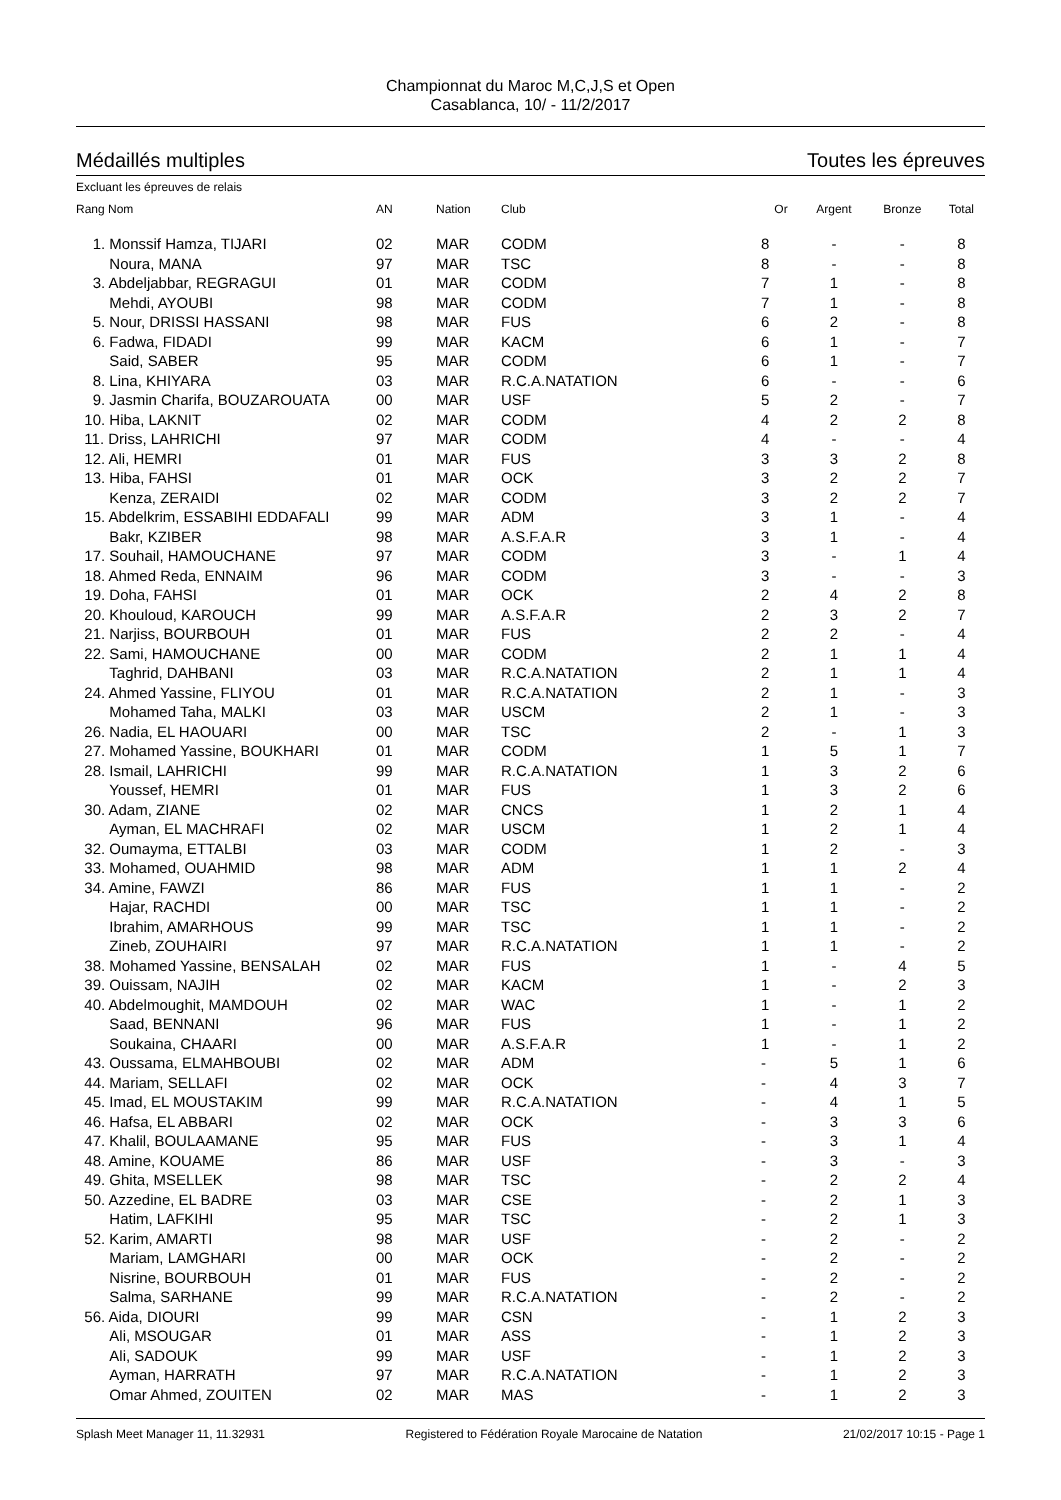Championnat du Maroc M,C,J,S et Open
Casablanca, 10/ - 11/2/2017
Médaillés multiples Toutes les épreuves
Excluant les épreuves de relais
| Rang Nom | AN | Nation | Club | Or | Argent | Bronze | Total |
| --- | --- | --- | --- | --- | --- | --- | --- |
| 1. Monssif Hamza, TIJARI | 02 | MAR | CODM | 8 | - | - | 8 |
| Noura, MANA | 97 | MAR | TSC | 8 | - | - | 8 |
| 3. Abdeljabbar, REGRAGUI | 01 | MAR | CODM | 7 | 1 | - | 8 |
| Mehdi, AYOUBI | 98 | MAR | CODM | 7 | 1 | - | 8 |
| 5. Nour, DRISSI HASSANI | 98 | MAR | FUS | 6 | 2 | - | 8 |
| 6. Fadwa, FIDADI | 99 | MAR | KACM | 6 | 1 | - | 7 |
| Said, SABER | 95 | MAR | CODM | 6 | 1 | - | 7 |
| 8. Lina, KHIYARA | 03 | MAR | R.C.A.NATATION | 6 | - | - | 6 |
| 9. Jasmin Charifa, BOUZAROUATA | 00 | MAR | USF | 5 | 2 | - | 7 |
| 10. Hiba, LAKNIT | 02 | MAR | CODM | 4 | 2 | 2 | 8 |
| 11. Driss, LAHRICHI | 97 | MAR | CODM | 4 | - | - | 4 |
| 12. Ali, HEMRI | 01 | MAR | FUS | 3 | 3 | 2 | 8 |
| 13. Hiba, FAHSI | 01 | MAR | OCK | 3 | 2 | 2 | 7 |
| Kenza, ZERAIDI | 02 | MAR | CODM | 3 | 2 | 2 | 7 |
| 15. Abdelkrim, ESSABIHI EDDAFALI | 99 | MAR | ADM | 3 | 1 | - | 4 |
| Bakr, KZIBER | 98 | MAR | A.S.F.A.R | 3 | 1 | - | 4 |
| 17. Souhail, HAMOUCHANE | 97 | MAR | CODM | 3 | - | 1 | 4 |
| 18. Ahmed Reda, ENNAIM | 96 | MAR | CODM | 3 | - | - | 3 |
| 19. Doha, FAHSI | 01 | MAR | OCK | 2 | 4 | 2 | 8 |
| 20. Khouloud, KAROUCH | 99 | MAR | A.S.F.A.R | 2 | 3 | 2 | 7 |
| 21. Narjiss, BOURBOUH | 01 | MAR | FUS | 2 | 2 | - | 4 |
| 22. Sami, HAMOUCHANE | 00 | MAR | CODM | 2 | 1 | 1 | 4 |
| Taghrid, DAHBANI | 03 | MAR | R.C.A.NATATION | 2 | 1 | 1 | 4 |
| 24. Ahmed Yassine, FLIYOU | 01 | MAR | R.C.A.NATATION | 2 | 1 | - | 3 |
| Mohamed Taha, MALKI | 03 | MAR | USCM | 2 | 1 | - | 3 |
| 26. Nadia, EL HAOUARI | 00 | MAR | TSC | 2 | - | 1 | 3 |
| 27. Mohamed Yassine, BOUKHARI | 01 | MAR | CODM | 1 | 5 | 1 | 7 |
| 28. Ismail, LAHRICHI | 99 | MAR | R.C.A.NATATION | 1 | 3 | 2 | 6 |
| Youssef, HEMRI | 01 | MAR | FUS | 1 | 3 | 2 | 6 |
| 30. Adam, ZIANE | 02 | MAR | CNCS | 1 | 2 | 1 | 4 |
| Ayman, EL MACHRAFI | 02 | MAR | USCM | 1 | 2 | 1 | 4 |
| 32. Oumayma, ETTALBI | 03 | MAR | CODM | 1 | 2 | - | 3 |
| 33. Mohamed, OUAHMID | 98 | MAR | ADM | 1 | 1 | 2 | 4 |
| 34. Amine, FAWZI | 86 | MAR | FUS | 1 | 1 | - | 2 |
| Hajar, RACHDI | 00 | MAR | TSC | 1 | 1 | - | 2 |
| Ibrahim, AMARHOUS | 99 | MAR | TSC | 1 | 1 | - | 2 |
| Zineb, ZOUHAIRI | 97 | MAR | R.C.A.NATATION | 1 | 1 | - | 2 |
| 38. Mohamed Yassine, BENSALAH | 02 | MAR | FUS | 1 | - | 4 | 5 |
| 39. Ouissam, NAJIH | 02 | MAR | KACM | 1 | - | 2 | 3 |
| 40. Abdelmoughit, MAMDOUH | 02 | MAR | WAC | 1 | - | 1 | 2 |
| Saad, BENNANI | 96 | MAR | FUS | 1 | - | 1 | 2 |
| Soukaina, CHAARI | 00 | MAR | A.S.F.A.R | 1 | - | 1 | 2 |
| 43. Oussama, ELMAHBOUBI | 02 | MAR | ADM | - | 5 | 1 | 6 |
| 44. Mariam, SELLAFI | 02 | MAR | OCK | - | 4 | 3 | 7 |
| 45. Imad, EL MOUSTAKIM | 99 | MAR | R.C.A.NATATION | - | 4 | 1 | 5 |
| 46. Hafsa, EL ABBARI | 02 | MAR | OCK | - | 3 | 3 | 6 |
| 47. Khalil, BOULAAMANE | 95 | MAR | FUS | - | 3 | 1 | 4 |
| 48. Amine, KOUAME | 86 | MAR | USF | - | 3 | - | 3 |
| 49. Ghita, MSELLEK | 98 | MAR | TSC | - | 2 | 2 | 4 |
| 50. Azzedine, EL BADRE | 03 | MAR | CSE | - | 2 | 1 | 3 |
| Hatim, LAFKIHI | 95 | MAR | TSC | - | 2 | 1 | 3 |
| 52. Karim, AMARTI | 98 | MAR | USF | - | 2 | - | 2 |
| Mariam, LAMGHARI | 00 | MAR | OCK | - | 2 | - | 2 |
| Nisrine, BOURBOUH | 01 | MAR | FUS | - | 2 | - | 2 |
| Salma, SARHANE | 99 | MAR | R.C.A.NATATION | - | 2 | - | 2 |
| 56. Aida, DIOURI | 99 | MAR | CSN | - | 1 | 2 | 3 |
| Ali, MSOUGAR | 01 | MAR | ASS | - | 1 | 2 | 3 |
| Ali, SADOUK | 99 | MAR | USF | - | 1 | 2 | 3 |
| Ayman, HARRATH | 97 | MAR | R.C.A.NATATION | - | 1 | 2 | 3 |
| Omar Ahmed, ZOUITEN | 02 | MAR | MAS | - | 1 | 2 | 3 |
Splash Meet Manager 11, 11.32931 Registered to Fédération Royale Marocaine de Natation 21/02/2017 10:15 - Page 1